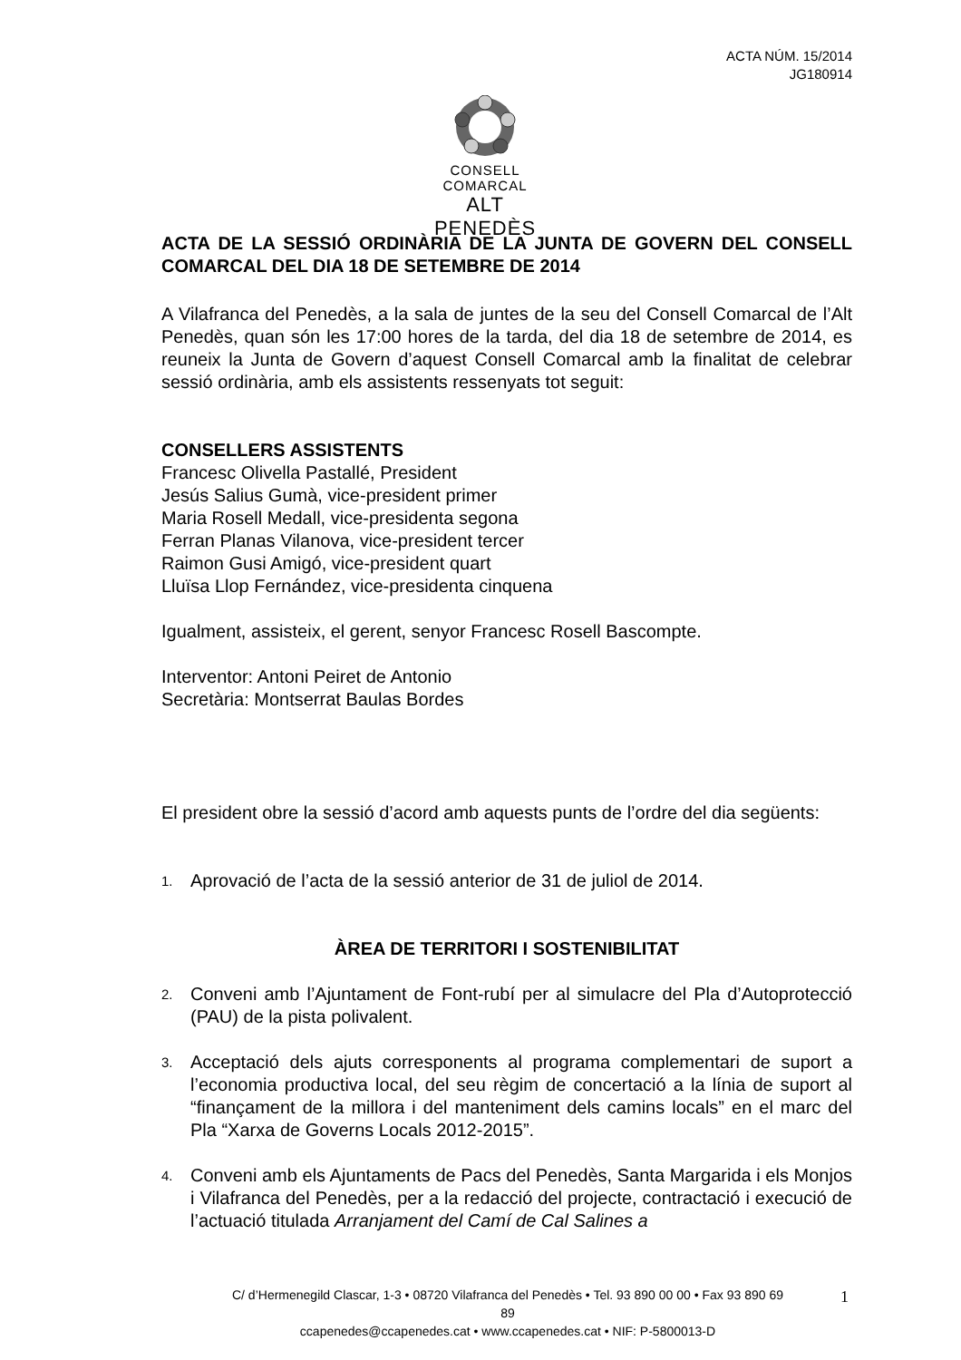ACTA NÚM. 15/2014
JG180914
CONSELL COMARCAL
ALT PENEDÈS
ACTA DE LA SESSIÓ ORDINÀRIA DE LA JUNTA DE GOVERN DEL CONSELL COMARCAL DEL DIA 18 DE SETEMBRE DE 2014
A Vilafranca del Penedès, a la sala de juntes de la seu del Consell Comarcal de l’Alt Penedès, quan són les 17:00 hores de la tarda, del dia 18 de setembre de 2014, es reuneix la Junta de Govern d’aquest Consell Comarcal amb la finalitat de celebrar sessió ordinària, amb els assistents ressenyats tot seguit:
CONSELLERS ASSISTENTS
Francesc Olivella Pastallé, President
Jesús Salius Gumà, vice-president primer
Maria Rosell Medall, vice-presidenta segona
Ferran Planas Vilanova, vice-president tercer
Raimon Gusi Amigó, vice-president quart
Lluïsa Llop Fernández, vice-presidenta cinquena
Igualment, assisteix, el gerent, senyor Francesc Rosell Bascompte.
Interventor: Antoni Peiret de Antonio
Secretària: Montserrat Baulas Bordes
El president obre la sessió d’acord amb aquests punts de l’ordre del dia següents:
1. Aprovació de l’acta de la sessió anterior de 31 de juliol de 2014.
ÀREA DE TERRITORI I SOSTENIBILITAT
2.
Conveni amb l’Ajuntament de Font-rubí per al simulacre del Pla d’Autoprotecció (PAU) de la pista polivalent.
3.
Acceptació dels ajuts corresponents al programa complementari de suport a l’economia productiva local, del seu règim de concertació a la línia de suport al “finançament de la millora i del manteniment dels camins locals” en el marc del Pla “Xarxa de Governs Locals 2012-2015”.
4.
Conveni amb els Ajuntaments de Pacs del Penedès, Santa Margarida i els Monjos i Vilafranca del Penedès, per a la redacció del projecte, contractació i execució de l’actuació titulada Arranjament del Camí de Cal Salines a
C/ d’Hermenegild Clascar, 1-3 • 08720 Vilafranca del Penedès • Tel. 93 890 00 00 • Fax 93 890 69 89
ccapenedes@ccapenedes.cat • www.ccapenedes.cat • NIF: P-5800013-D
1